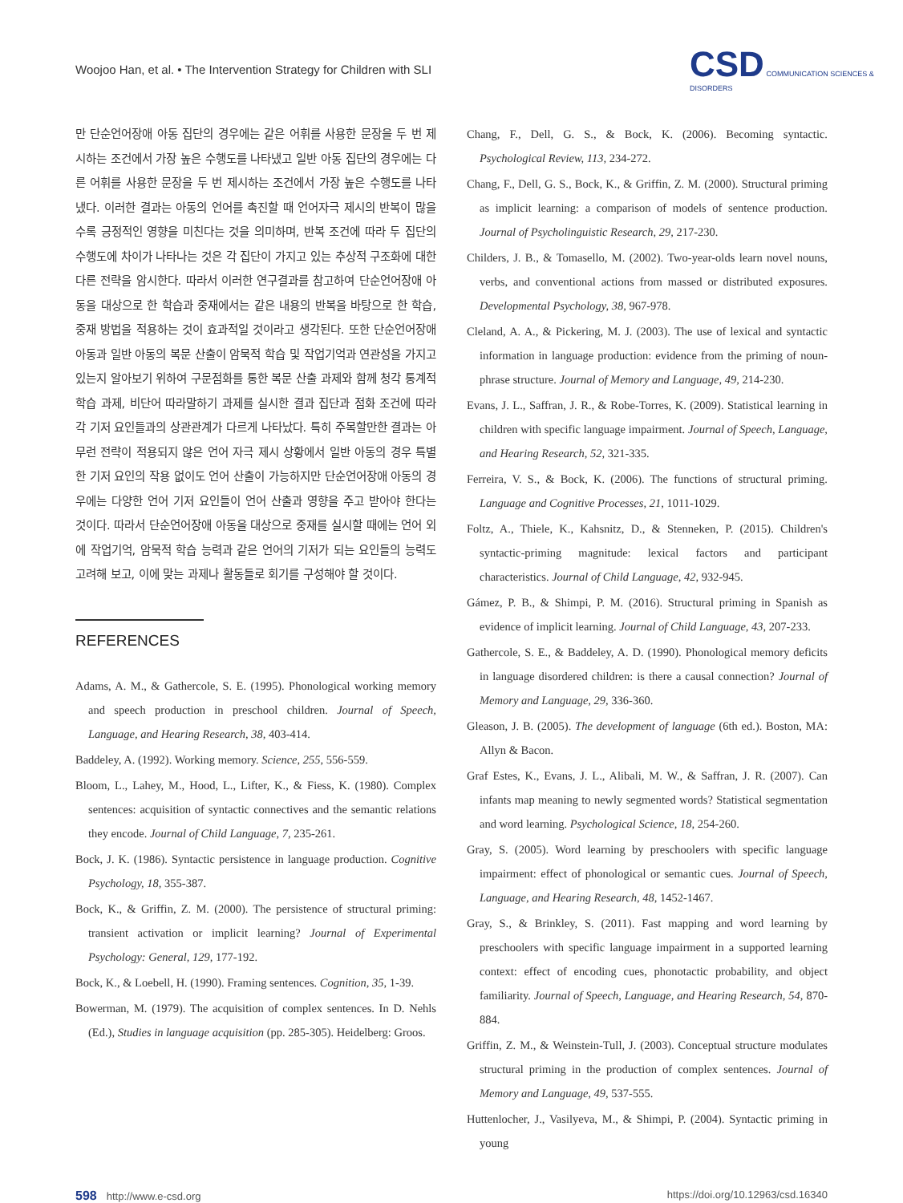Woojoo Han, et al. • The Intervention Strategy for Children with SLI
CSD COMMUNICATION SCIENCES & DISORDERS
만 단순언어장애 아동 집단의 경우에는 같은 어휘를 사용한 문장을 두 번 제시하는 조건에서 가장 높은 수행도를 나타냈고 일반 아동 집단의 경우에는 다른 어휘를 사용한 문장을 두 번 제시하는 조건에서 가장 높은 수행도를 나타냈다. 이러한 결과는 아동의 언어를 촉진할 때 언어자극 제시의 반복이 많을수록 긍정적인 영향을 미친다는 것을 의미하며, 반복 조건에 따라 두 집단의 수행도에 차이가 나타나는 것은 각 집단이 가지고 있는 추상적 구조화에 대한 다른 전략을 암시한다. 따라서 이러한 연구결과를 참고하여 단순언어장애 아동을 대상으로 한 학습과 중재에서는 같은 내용의 반복을 바탕으로 한 학습, 중재 방법을 적용하는 것이 효과적일 것이라고 생각된다. 또한 단순언어장애 아동과 일반 아동의 복문 산출이 암묵적 학습 및 작업기억과 연관성을 가지고 있는지 알아보기 위하여 구문점화를 통한 복문 산출 과제와 함께 청각 통계적 학습 과제, 비단어 따라말하기 과제를 실시한 결과 집단과 점화 조건에 따라 각 기저 요인들과의 상관관계가 다르게 나타났다. 특히 주목할만한 결과는 아무런 전략이 적용되지 않은 언어 자극 제시 상황에서 일반 아동의 경우 특별한 기저 요인의 작용 없이도 언어 산출이 가능하지만 단순언어장애 아동의 경우에는 다양한 언어 기저 요인들이 언어 산출과 영향을 주고 받아야 한다는 것이다. 따라서 단순언어장애 아동을 대상으로 중재를 실시할 때에는 언어 외에 작업기억, 암묵적 학습 능력과 같은 언어의 기저가 되는 요인들의 능력도 고려해 보고, 이에 맞는 과제나 활동들로 회기를 구성해야 할 것이다.
REFERENCES
Adams, A. M., & Gathercole, S. E. (1995). Phonological working memory and speech production in preschool children. Journal of Speech, Language, and Hearing Research, 38, 403-414.
Baddeley, A. (1992). Working memory. Science, 255, 556-559.
Bloom, L., Lahey, M., Hood, L., Lifter, K., & Fiess, K. (1980). Complex sentences: acquisition of syntactic connectives and the semantic relations they encode. Journal of Child Language, 7, 235-261.
Bock, J. K. (1986). Syntactic persistence in language production. Cognitive Psychology, 18, 355-387.
Bock, K., & Griffin, Z. M. (2000). The persistence of structural priming: transient activation or implicit learning? Journal of Experimental Psychology: General, 129, 177-192.
Bock, K., & Loebell, H. (1990). Framing sentences. Cognition, 35, 1-39.
Bowerman, M. (1979). The acquisition of complex sentences. In D. Nehls (Ed.), Studies in language acquisition (pp. 285-305). Heidelberg: Groos.
Chang, F., Dell, G. S., & Bock, K. (2006). Becoming syntactic. Psychological Review, 113, 234-272.
Chang, F., Dell, G. S., Bock, K., & Griffin, Z. M. (2000). Structural priming as implicit learning: a comparison of models of sentence production. Journal of Psycholinguistic Research, 29, 217-230.
Childers, J. B., & Tomasello, M. (2002). Two-year-olds learn novel nouns, verbs, and conventional actions from massed or distributed exposures. Developmental Psychology, 38, 967-978.
Cleland, A. A., & Pickering, M. J. (2003). The use of lexical and syntactic information in language production: evidence from the priming of noun-phrase structure. Journal of Memory and Language, 49, 214-230.
Evans, J. L., Saffran, J. R., & Robe-Torres, K. (2009). Statistical learning in children with specific language impairment. Journal of Speech, Language, and Hearing Research, 52, 321-335.
Ferreira, V. S., & Bock, K. (2006). The functions of structural priming. Language and Cognitive Processes, 21, 1011-1029.
Foltz, A., Thiele, K., Kahsnitz, D., & Stenneken, P. (2015). Children's syntactic-priming magnitude: lexical factors and participant characteristics. Journal of Child Language, 42, 932-945.
Gámez, P. B., & Shimpi, P. M. (2016). Structural priming in Spanish as evidence of implicit learning. Journal of Child Language, 43, 207-233.
Gathercole, S. E., & Baddeley, A. D. (1990). Phonological memory deficits in language disordered children: is there a causal connection? Journal of Memory and Language, 29, 336-360.
Gleason, J. B. (2005). The development of language (6th ed.). Boston, MA: Allyn & Bacon.
Graf Estes, K., Evans, J. L., Alibali, M. W., & Saffran, J. R. (2007). Can infants map meaning to newly segmented words? Statistical segmentation and word learning. Psychological Science, 18, 254-260.
Gray, S. (2005). Word learning by preschoolers with specific language impairment: effect of phonological or semantic cues. Journal of Speech, Language, and Hearing Research, 48, 1452-1467.
Gray, S., & Brinkley, S. (2011). Fast mapping and word learning by preschoolers with specific language impairment in a supported learning context: effect of encoding cues, phonotactic probability, and object familiarity. Journal of Speech, Language, and Hearing Research, 54, 870-884.
Griffin, Z. M., & Weinstein-Tull, J. (2003). Conceptual structure modulates structural priming in the production of complex sentences. Journal of Memory and Language, 49, 537-555.
Huttenlocher, J., Vasilyeva, M., & Shimpi, P. (2004). Syntactic priming in young
598 http://www.e-csd.org https://doi.org/10.12963/csd.16340